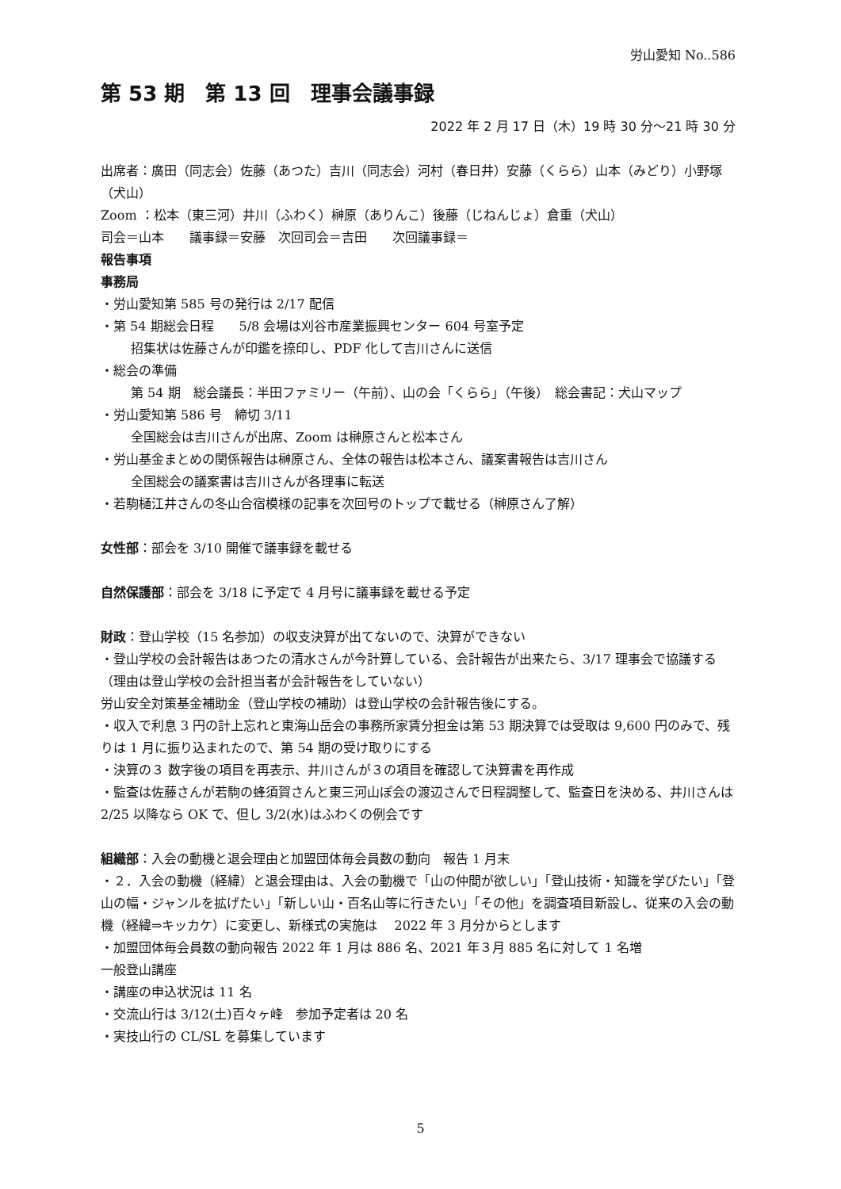労山愛知 No..586
第 53 期　第 13 回　理事会議事録
2022 年 2 月 17 日（木）19 時 30 分〜21 時 30 分
出席者：廣田（同志会）佐藤（あつた）吉川（同志会）河村（春日井）安藤（くらら）山本（みどり）小野塚（犬山）
Zoom ：松本（東三河）井川（ふわく）榊原（ありんこ）後藤（じねんじょ）倉重（犬山）
司会＝山本　　議事録＝安藤　次回司会＝吉田　　次回議事録＝
報告事項
事務局
・労山愛知第 585 号の発行は 2/17 配信
・第 54 期総会日程　　5/8 会場は刈谷市産業振興センター 604 号室予定
招集状は佐藤さんが印鑑を捺印し、PDF 化して吉川さんに送信
・総会の準備
第 54 期　総会議長：半田ファミリー（午前）、山の会「くらら」（午後）　総会書記：犬山マップ
・労山愛知第 586 号　締切 3/11
全国総会は吉川さんが出席、Zoom は榊原さんと松本さん
・労山基金まとめの関係報告は榊原さん、全体の報告は松本さん、議案書報告は吉川さん
全国総会の議案書は吉川さんが各理事に転送
・若駒樋江井さんの冬山合宿模様の記事を次回号のトップで載せる（榊原さん了解）
女性部：部会を 3/10 開催で議事録を載せる
自然保護部：部会を 3/18 に予定で 4 月号に議事録を載せる予定
財政：登山学校（15 名参加）の収支決算が出てないので、決算ができない
・登山学校の会計報告はあつたの清水さんが今計算している、会計報告が出来たら、3/17 理事会で協議する（理由は登山学校の会計担当者が会計報告をしていない）
労山安全対策基金補助金（登山学校の補助）は登山学校の会計報告後にする。
・収入で利息 3 円の計上忘れと東海山岳会の事務所家賃分担金は第 53 期決算では受取は 9,600 円のみで、残りは 1 月に振り込まれたので、第 54 期の受け取りにする
・決算の３ 数字後の項目を再表示、井川さんが３の項目を確認して決算書を再作成
・監査は佐藤さんが若駒の蜂須賀さんと東三河山ぽ会の渡辺さんで日程調整して、監査日を決める、井川さんは 2/25 以降なら OK で、但し 3/2(水)はふわくの例会です
組織部：入会の動機と退会理由と加盟団体毎会員数の動向　報告 1 月末
・２．入会の動機（経緯）と退会理由は、入会の動機で「山の仲間が欲しい」「登山技術・知識を学びたい」「登山の幅・ジャンルを拡げたい」「新しい山・百名山等に行きたい」「その他」を調査項目新設し、従来の入会の動機（経緯⇒キッカケ）に変更し、新様式の実施は　 2022 年 3 月分からとします
・加盟団体毎会員数の動向報告 2022 年 1 月は 886 名、2021 年３月 885 名に対して 1 名増
一般登山講座
・講座の申込状況は 11 名
・交流山行は 3/12(土)百々ヶ峰　参加予定者は 20 名
・実技山行の CL/SL を募集しています
5